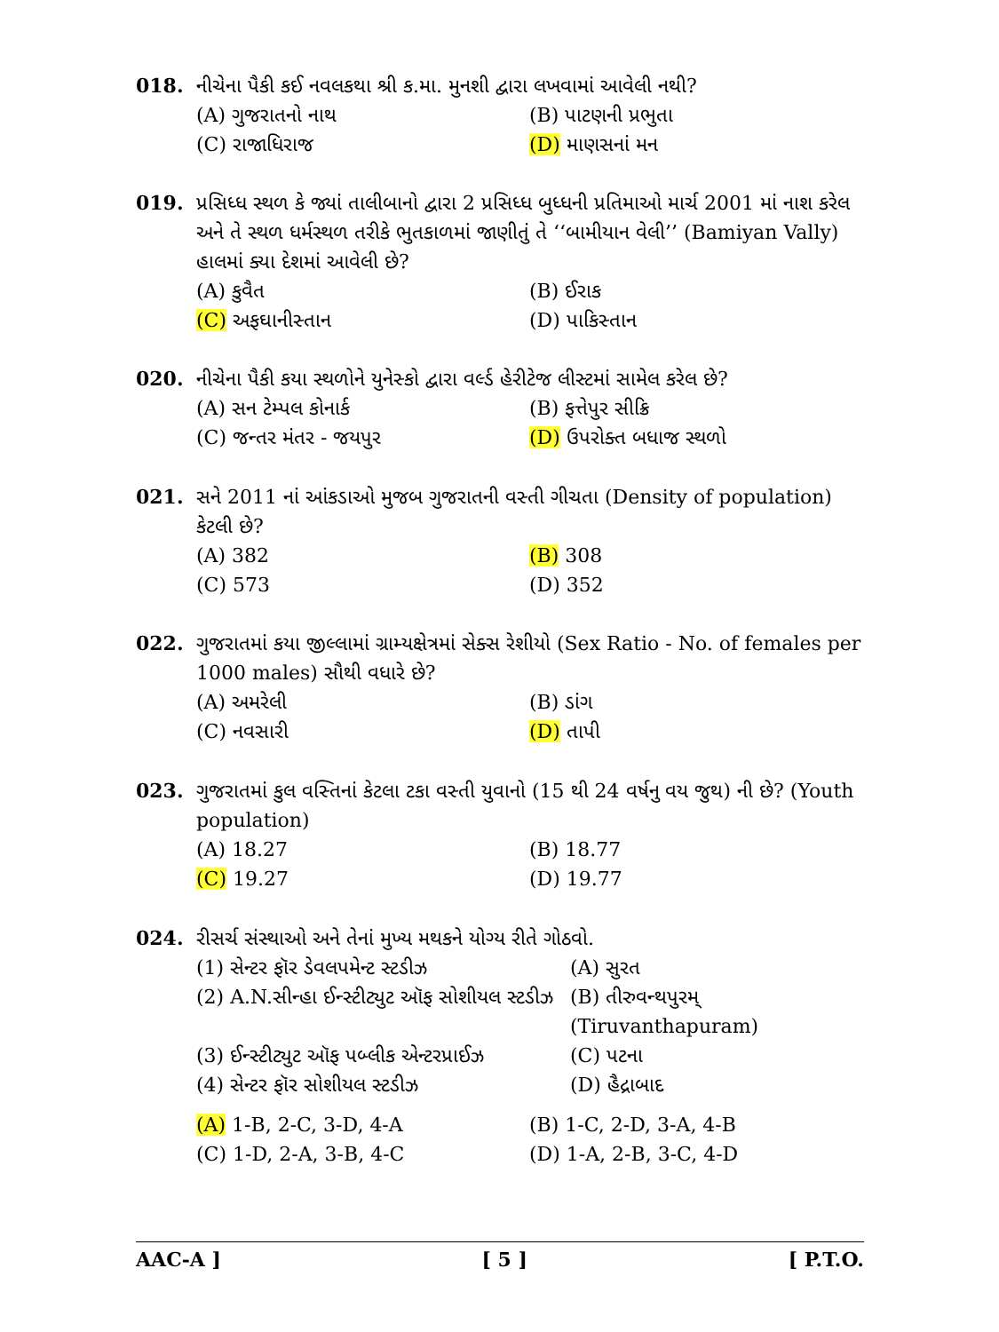018. નીચેના પૈકી કઈ નવલકથા શ્રી ક.મા. મુનશી દ્વારા લખવામાં આવેલી નથી?
(A) ગુજરાતનો નાથ (B) પાટણની પ્રભુતા
(C) રાજાધિરાજ (D) માણસનાં મન
019. પ્રસિધ્ધ સ્થળ કે જ્યાં તાલીબાનો દ્વારા 2 પ્રસિધ્ધ બુધ્ધની પ્રતિમાઓ માર્ચ 2001 માં નાશ કરેલ અને તે સ્થળ ધર્મસ્થળ તરીકે ભુતકાળમાં જાણીતું તે ‘‘બામીયાન વેલી’’ (Bamiyan Vally) હાલમાં ક્યા દેશમાં આવેલી છે?
(A) કુવૈત (B) ઈરાક
(C) અફઘાનીસ્તાન (D) પાકિસ્તાન
020. નીચેના પૈકી કયા સ્થળોને યુનેસ્કો દ્વારા વર્લ્ડ હેરીટેજ લીસ્ટમાં સામેલ કરેલ છે?
(A) સન ટેમ્પલ કોનાર્ક (B) ફત્તેપુર સીક્રિ
(C) જન્તર મંતર - જયપુર (D) ઉપરોક્ત બધાજ સ્થળો
021. સને 2011 નાં આંકડાઓ મુજબ ગુજરાતની વસ્તી ગીચતા (Density of population) કેટલી છે?
(A) 382 (B) 308
(C) 573 (D) 352
022. ગુજરાતમાં કયા જીલ્લામાં ગ્રામ્યક્ષેત્રમાં સેક્સ રેશીયો (Sex Ratio - No. of females per 1000 males) સૌથી વધારે છે?
(A) અમરેલી (B) ડાંગ
(C) નવસારી (D) તાપી
023. ગુજરાતમાં કુલ વસ્તિનાં કેટલા ટકા વસ્તી યુવાનો (15 થી 24 વર્ષનુ વય જુથ) ની છે? (Youth population)
(A) 18.27 (B) 18.77
(C) 19.27 (D) 19.77
024. રીસર્ચ સંસ્થાઓ અને તેનાં મુખ્ય મથકને યોગ્ય રીતે ગોઠવો.
(1) સેન્ટર ફૉર ડેવલપમેન્ટ સ્ટડીઝ (A) સુરત
(2) A.N.સીન્હા ઈન્સ્ટીટ્યુટ ઑફ સોશીયલ સ્ટડીઝ
(B) તીરુવન્થપુરમ્
(Tiruvanthapuram)
(3) ઈન્સ્ટીટ્યુટ ઑફ પબ્લીક એન્ટરપ્રાઈઝ
(C) પટના
(4) સેન્ટર ફૉર સોશીયલ સ્ટડીઝ (D) હૈદ્રાબાદ
(A) 1-B, 2-C, 3-D, 4-A (B) 1-C, 2-D, 3-A, 4-B
(C) 1-D, 2-A, 3-B, 4-C (D) 1-A, 2-B, 3-C, 4-D
AAC-A ] [ 5 ] [ P.T.O.